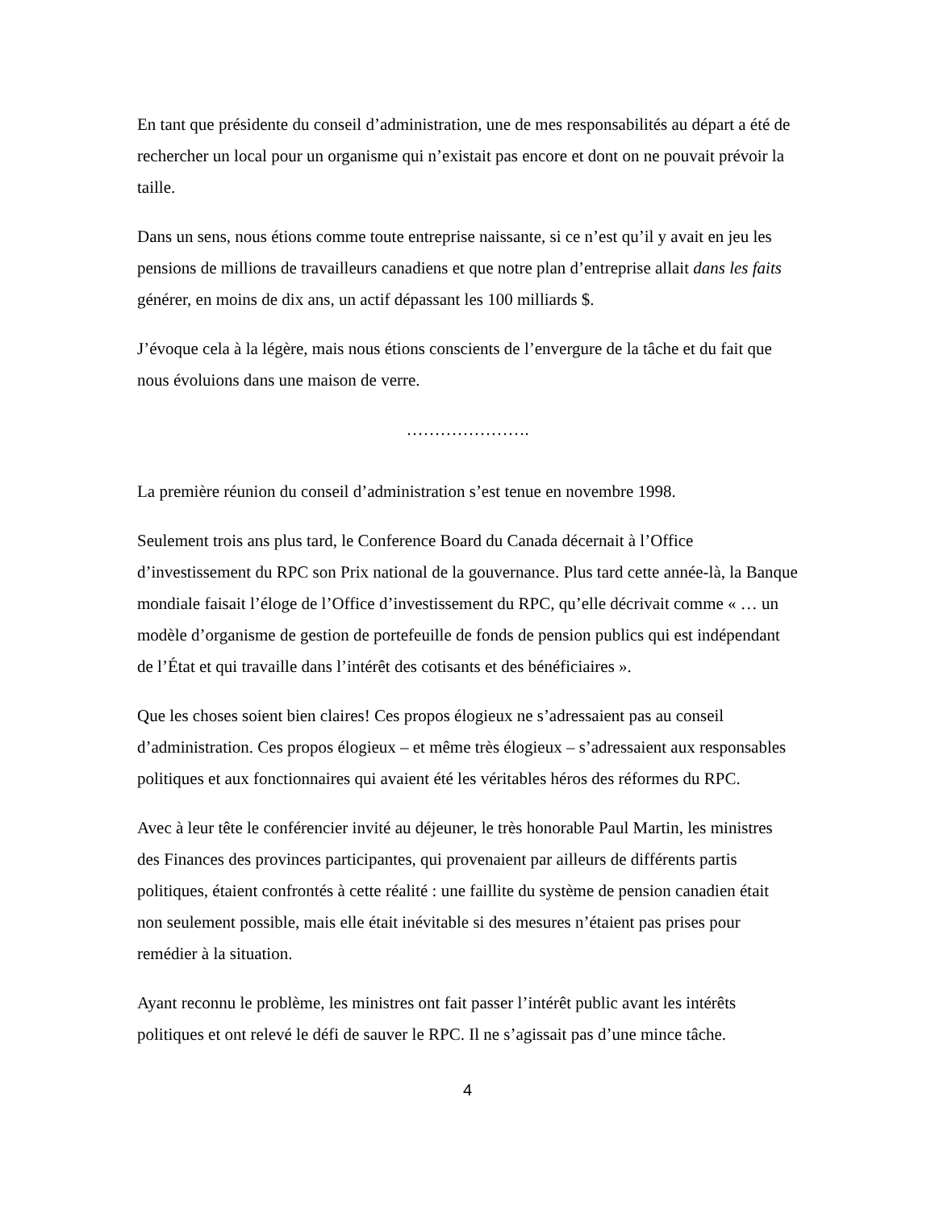En tant que présidente du conseil d’administration, une de mes responsabilités au départ a été de rechercher un local pour un organisme qui n’existait pas encore et dont on ne pouvait prévoir la taille.
Dans un sens, nous étions comme toute entreprise naissante, si ce n’est qu’il y avait en jeu les pensions de millions de travailleurs canadiens et que notre plan d’entreprise allait dans les faits générer, en moins de dix ans, un actif dépassant les 100 milliards $.
J’évoque cela à la légère, mais nous étions conscients de l’envergure de la tâche et du fait que nous évoluions dans une maison de verre.
………………….
La première réunion du conseil d’administration s’est tenue en novembre 1998.
Seulement trois ans plus tard, le Conference Board du Canada décernait à l’Office d’investissement du RPC son Prix national de la gouvernance. Plus tard cette année-là, la Banque mondiale faisait l’éloge de l’Office d’investissement du RPC, qu’elle décrivait comme « … un modèle d’organisme de gestion de portefeuille de fonds de pension publics qui est indépendant de l’État et qui travaille dans l’intérêt des cotisants et des bénéficiaires ».
Que les choses soient bien claires! Ces propos élogieux ne s’adressaient pas au conseil d’administration. Ces propos élogieux – et même très élogieux – s’adressaient aux responsables politiques et aux fonctionnaires qui avaient été les véritables héros des réformes du RPC.
Avec à leur tête le conférencier invité au déjeuner, le très honorable Paul Martin, les ministres des Finances des provinces participantes, qui provenaient par ailleurs de différents partis politiques, étaient confrontés à cette réalité : une faillite du système de pension canadien était non seulement possible, mais elle était inévitable si des mesures n’étaient pas prises pour remédier à la situation.
Ayant reconnu le problème, les ministres ont fait passer l’intérêt public avant les intérêts politiques et ont relevé le défi de sauver le RPC. Il ne s’agissait pas d’une mince tâche.
4